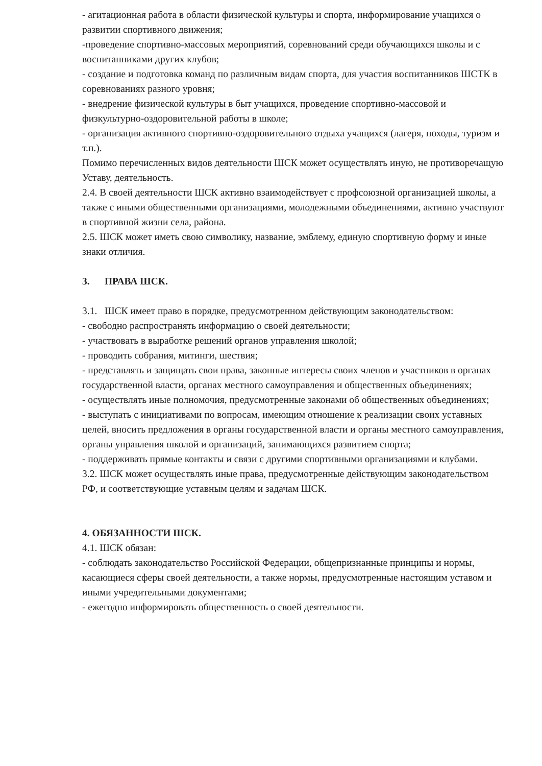- агитационная работа в области физической культуры и спорта, информирование учащихся о развитии спортивного движения;
-проведение спортивно-массовых мероприятий, соревнований среди обучающихся школы и с воспитанниками других клубов;
- создание и подготовка команд по различным видам спорта, для участия воспитанников ШСТК в соревнованиях разного уровня;
- внедрение физической культуры в быт учащихся, проведение спортивно-массовой и физкультурно-оздоровительной работы в школе;
- организация активного спортивно-оздоровительного отдыха учащихся (лагеря, походы, туризм и т.п.).
Помимо перечисленных видов деятельности ШСК может осуществлять иную, не противоречащую Уставу, деятельность.
2.4. В своей деятельности ШСК активно взаимодействует с профсоюзной организацией школы, а также с иными общественными организациями, молодежными объединениями, активно участвуют в спортивной жизни села, района.
2.5. ШСК может иметь свою символику, название, эмблему, единую спортивную форму и иные знаки отличия.
3. ПРАВА ШСК.
3.1. ШСК имеет право в порядке, предусмотренном действующим законодательством:
- свободно распространять информацию о своей деятельности;
- участвовать в выработке решений органов управления школой;
- проводить собрания, митинги, шествия;
- представлять и защищать свои права, законные интересы своих членов и участников в органах государственной власти, органах местного самоуправления и общественных объединениях;
- осуществлять иные полномочия, предусмотренные законами об общественных объединениях;
- выступать с инициативами по вопросам, имеющим отношение к реализации своих уставных целей, вносить предложения в органы государственной власти и органы местного самоуправления, органы управления школой и организаций, занимающихся развитием спорта;
- поддерживать прямые контакты и связи с другими спортивными организациями и клубами.
3.2. ШСК может осуществлять иные права, предусмотренные действующим законодательством РФ, и соответствующие уставным целям и задачам ШСК.
4. ОБЯЗАННОСТИ ШСК.
4.1. ШСК обязан:
- соблюдать законодательство Российской Федерации, общепризнанные принципы и нормы, касающиеся сферы своей деятельности, а также нормы, предусмотренные настоящим уставом и иными учредительными документами;
- ежегодно информировать общественность о своей деятельности.